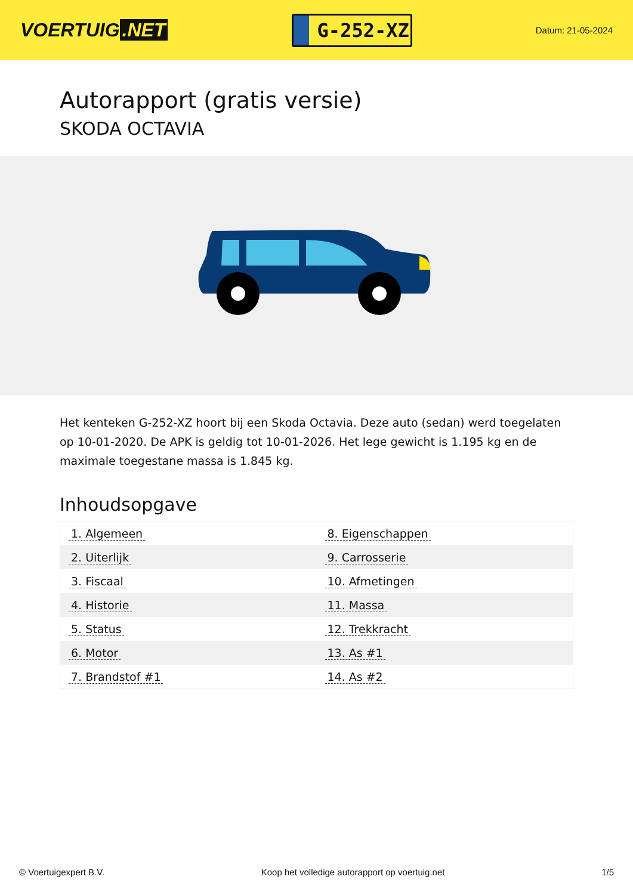VOERTUIG.NET
G-252-XZ
Datum: 21-05-2024
Autorapport (gratis versie)
SKODA OCTAVIA
Het kenteken G-252-XZ hoort bij een Skoda Octavia. Deze auto (sedan) werd toegelaten op 10-01-2020. De APK is geldig tot 10-01-2026. Het lege gewicht is 1.195 kg en de maximale toegestane massa is 1.845 kg.
Inhoudsopgave
| 1. Algemeen | 8. Eigenschappen |
| 2. Uiterlijk | 9. Carrosserie |
| 3. Fiscaal | 10. Afmetingen |
| 4. Historie | 11. Massa |
| 5. Status | 12. Trekkracht |
| 6. Motor | 13. As #1 |
| 7. Brandstof #1 | 14. As #2 |
© Voertuigexpert B.V. Koop het volledige autorapport op voertuig.net 1/5